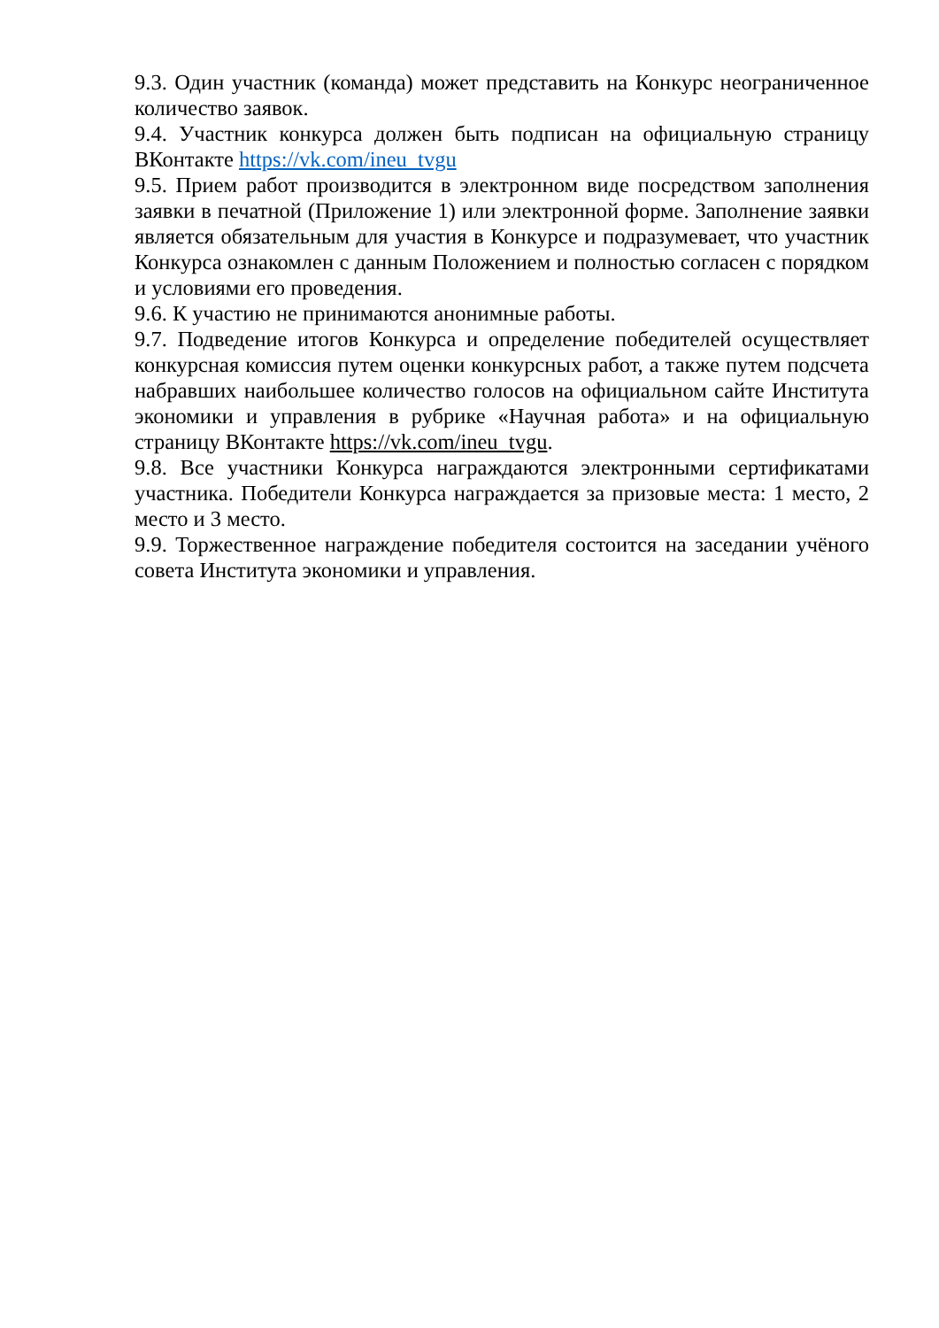9.3. Один участник (команда) может представить на Конкурс неограниченное количество заявок.
9.4. Участник конкурса должен быть подписан на официальную страницу ВКонтакте https://vk.com/ineu_tvgu
9.5. Прием работ производится в электронном виде посредством заполнения заявки в печатной (Приложение 1) или электронной форме. Заполнение заявки является обязательным для участия в Конкурсе и подразумевает, что участник Конкурса ознакомлен с данным Положением и полностью согласен с порядком и условиями его проведения.
9.6. К участию не принимаются анонимные работы.
9.7. Подведение итогов Конкурса и определение победителей осуществляет конкурсная комиссия путем оценки конкурсных работ, а также путем подсчета набравших наибольшее количество голосов на официальном сайте Института экономики и управления в рубрике «Научная работа» и на официальную страницу ВКонтакте https://vk.com/ineu_tvgu.
9.8. Все участники Конкурса награждаются электронными сертификатами участника. Победители Конкурса награждается за призовые места: 1 место, 2 место и 3 место.
9.9. Торжественное награждение победителя состоится на заседании учёного совета Института экономики и управления.